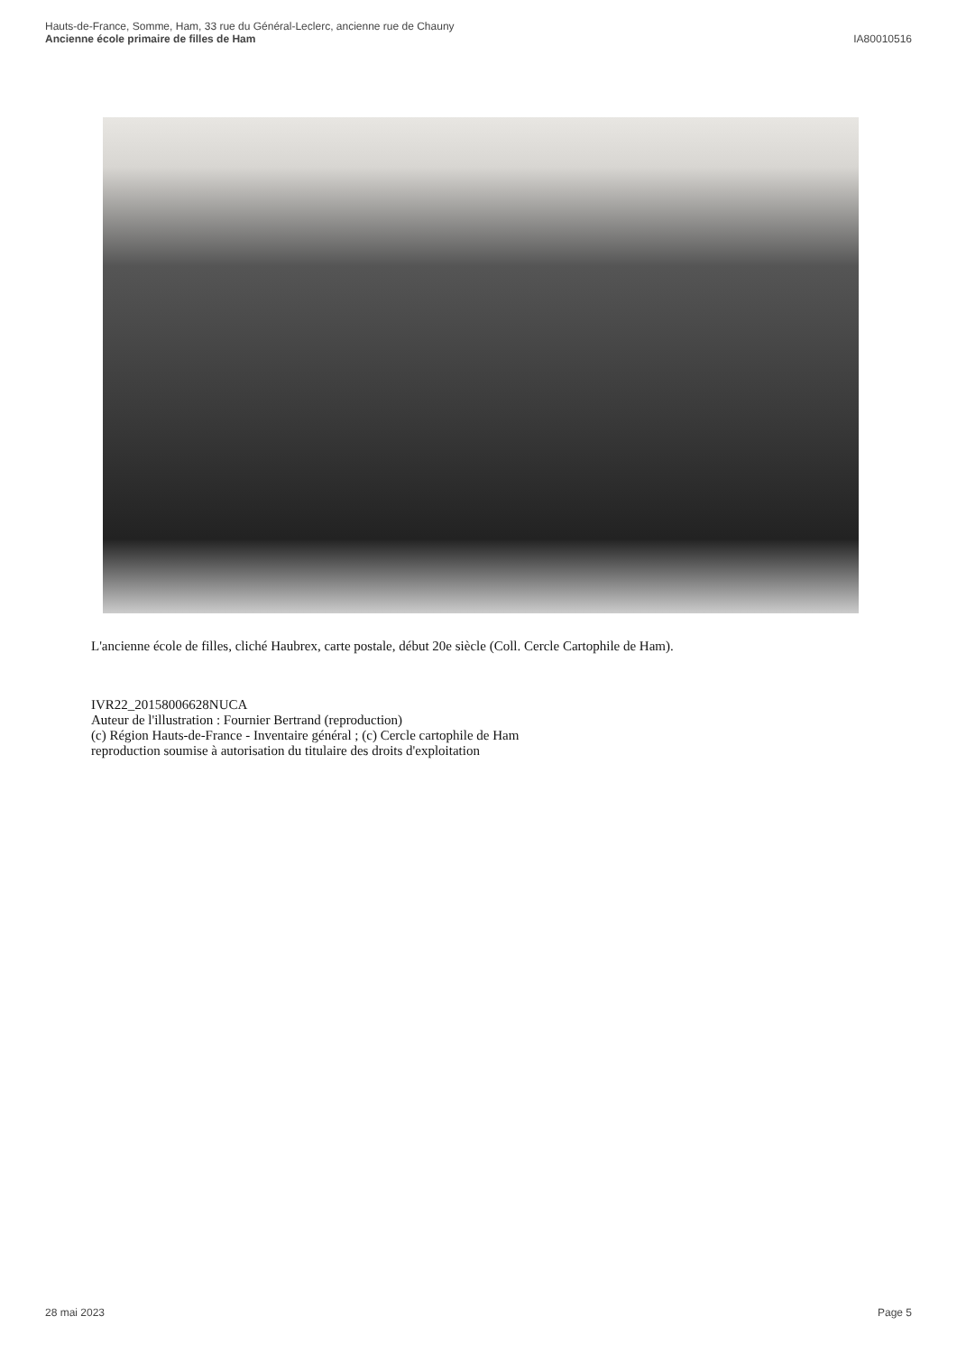Hauts-de-France, Somme, Ham, 33 rue du Général-Leclerc, ancienne rue de Chauny
Ancienne école primaire de filles de Ham
IA80010516
L'ancienne école de filles, cliché Haubrex, carte postale, début 20e siècle (Coll. Cercle Cartophile de Ham).
IVR22_20158006628NUCA
Auteur de l'illustration : Fournier Bertrand (reproduction)
(c) Région Hauts-de-France - Inventaire général ; (c) Cercle cartophile de Ham
reproduction soumise à autorisation du titulaire des droits d'exploitation
28 mai 2023 Page 5